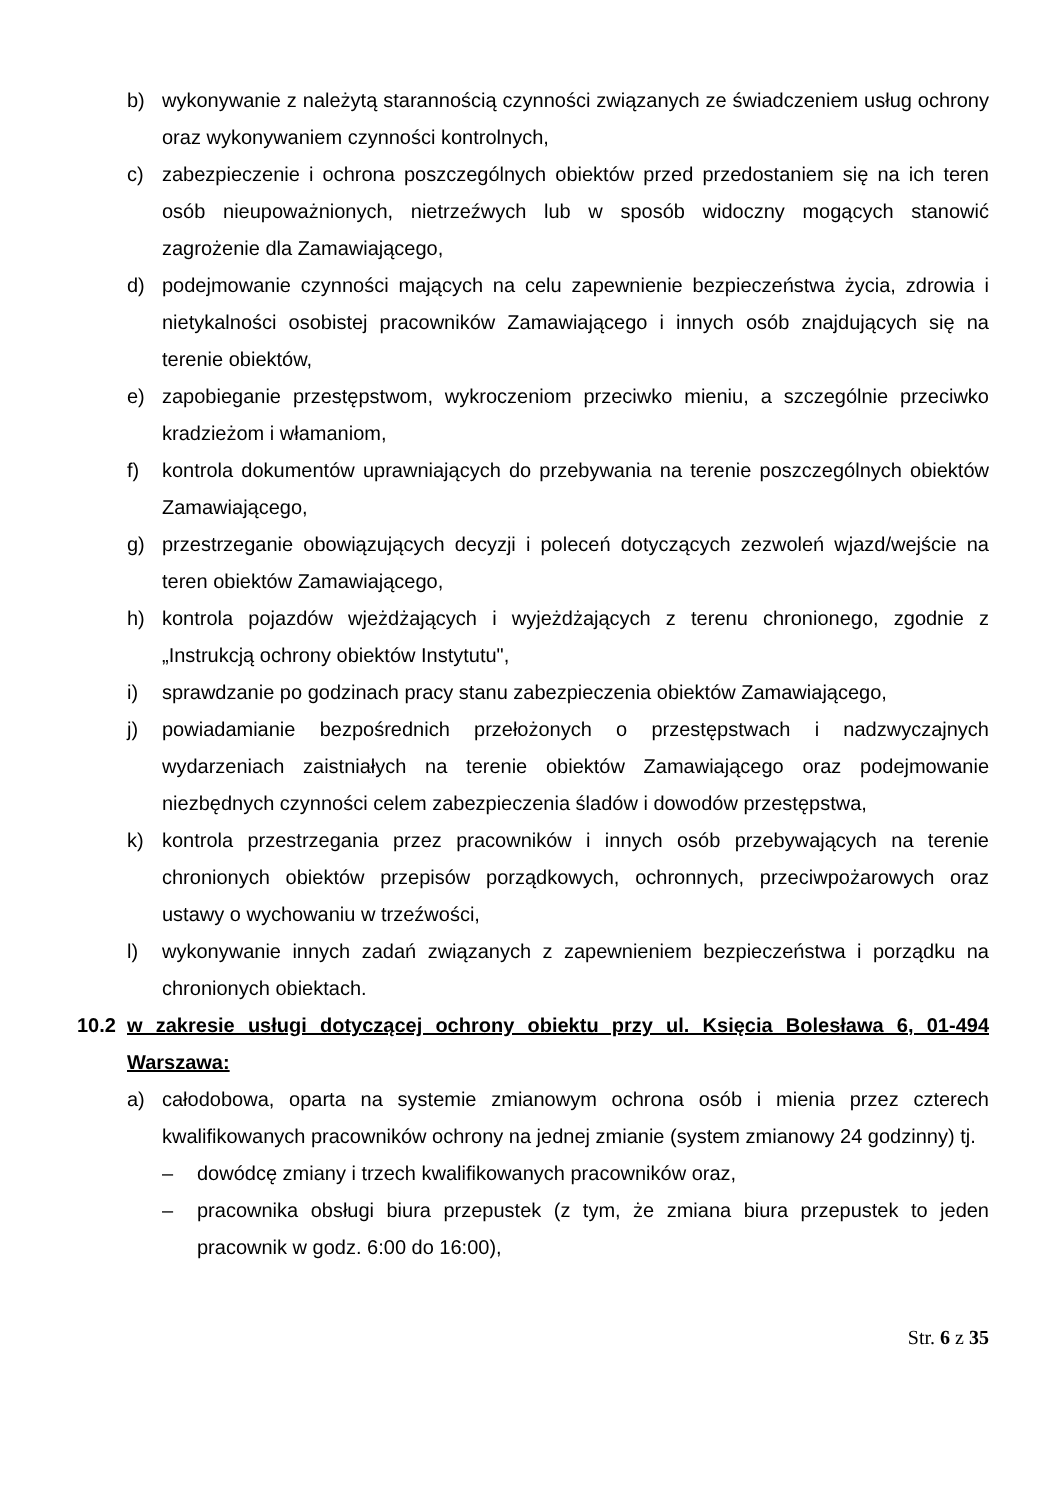b) wykonywanie z należytą starannością czynności związanych ze świadczeniem usług ochrony oraz wykonywaniem czynności kontrolnych,
c) zabezpieczenie i ochrona poszczególnych obiektów przed przedostaniem się na ich teren osób nieupoważnionych, nietrzeźwych lub w sposób widoczny mogących stanowić zagrożenie dla Zamawiającego,
d) podejmowanie czynności mających na celu zapewnienie bezpieczeństwa życia, zdrowia i nietykalności osobistej pracowników Zamawiającego i innych osób znajdujących się na terenie obiektów,
e) zapobieganie przestępstwom, wykroczeniom przeciwko mieniu, a szczególnie przeciwko kradzieżom i włamaniom,
f) kontrola dokumentów uprawniających do przebywania na terenie poszczególnych obiektów Zamawiającego,
g) przestrzeganie obowiązujących decyzji i poleceń dotyczących zezwoleń wjazd/wejście na teren obiektów Zamawiającego,
h) kontrola pojazdów wjeżdżających i wyjeżdżających z terenu chronionego, zgodnie z „Instrukcją ochrony obiektów Instytutu",
i) sprawdzanie po godzinach pracy stanu zabezpieczenia obiektów Zamawiającego,
j) powiadamianie bezpośrednich przełożonych o przestępstwach i nadzwyczajnych wydarzeniach zaistniałych na terenie obiektów Zamawiającego oraz podejmowanie niezbędnych czynności celem zabezpieczenia śladów i dowodów przestępstwa,
k) kontrola przestrzegania przez pracowników i innych osób przebywających na terenie chronionych obiektów przepisów porządkowych, ochronnych, przeciwpożarowych oraz ustawy o wychowaniu w trzeźwości,
l) wykonywanie innych zadań związanych z zapewnieniem bezpieczeństwa i porządku na chronionych obiektach.
10.2 w zakresie usługi dotyczącej ochrony obiektu przy ul. Księcia Bolesława 6, 01-494 Warszawa:
a) całodobowa, oparta na systemie zmianowym ochrona osób i mienia przez czterech kwalifikowanych pracowników ochrony na jednej zmianie (system zmianowy 24 godzinny) tj.
– dowódcę zmiany i trzech kwalifikowanych pracowników oraz,
– pracownika obsługi biura przepustek (z tym, że zmiana biura przepustek to jeden pracownik w godz. 6:00 do 16:00),
Str. 6 z 35